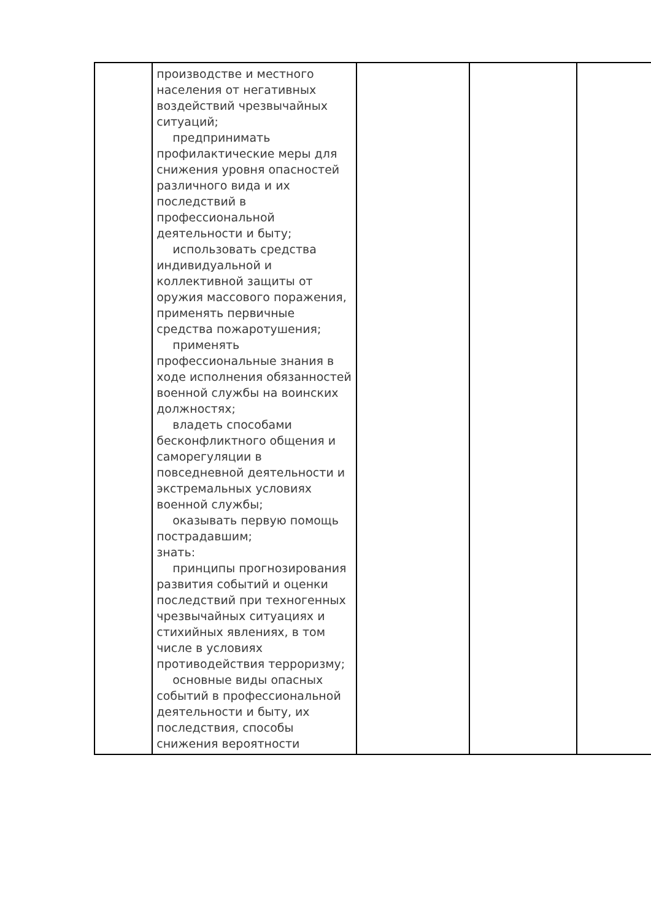| | производстве и местного населения от негативных воздействий чрезвычайных ситуаций; предпринимать профилактические меры для снижения уровня опасностей различного вида и их последствий в профессиональной деятельности и быту; использовать средства индивидуальной и коллективной защиты от оружия массового поражения, применять первичные средства пожаротушения; применять профессиональные знания в ходе исполнения обязанностей военной службы на воинских должностях; владеть способами бесконфликтного общения и саморегуляции в повседневной деятельности и экстремальных условиях военной службы; оказывать первую помощь пострадавшим; знать: принципы прогнозирования развития событий и оценки последствий при техногенных чрезвычайных ситуациях и стихийных явлениях, в том числе в условиях противодействия терроризму; основные виды опасных событий в профессиональной деятельности и быту, их последствия, способы снижения вероятности | | | |